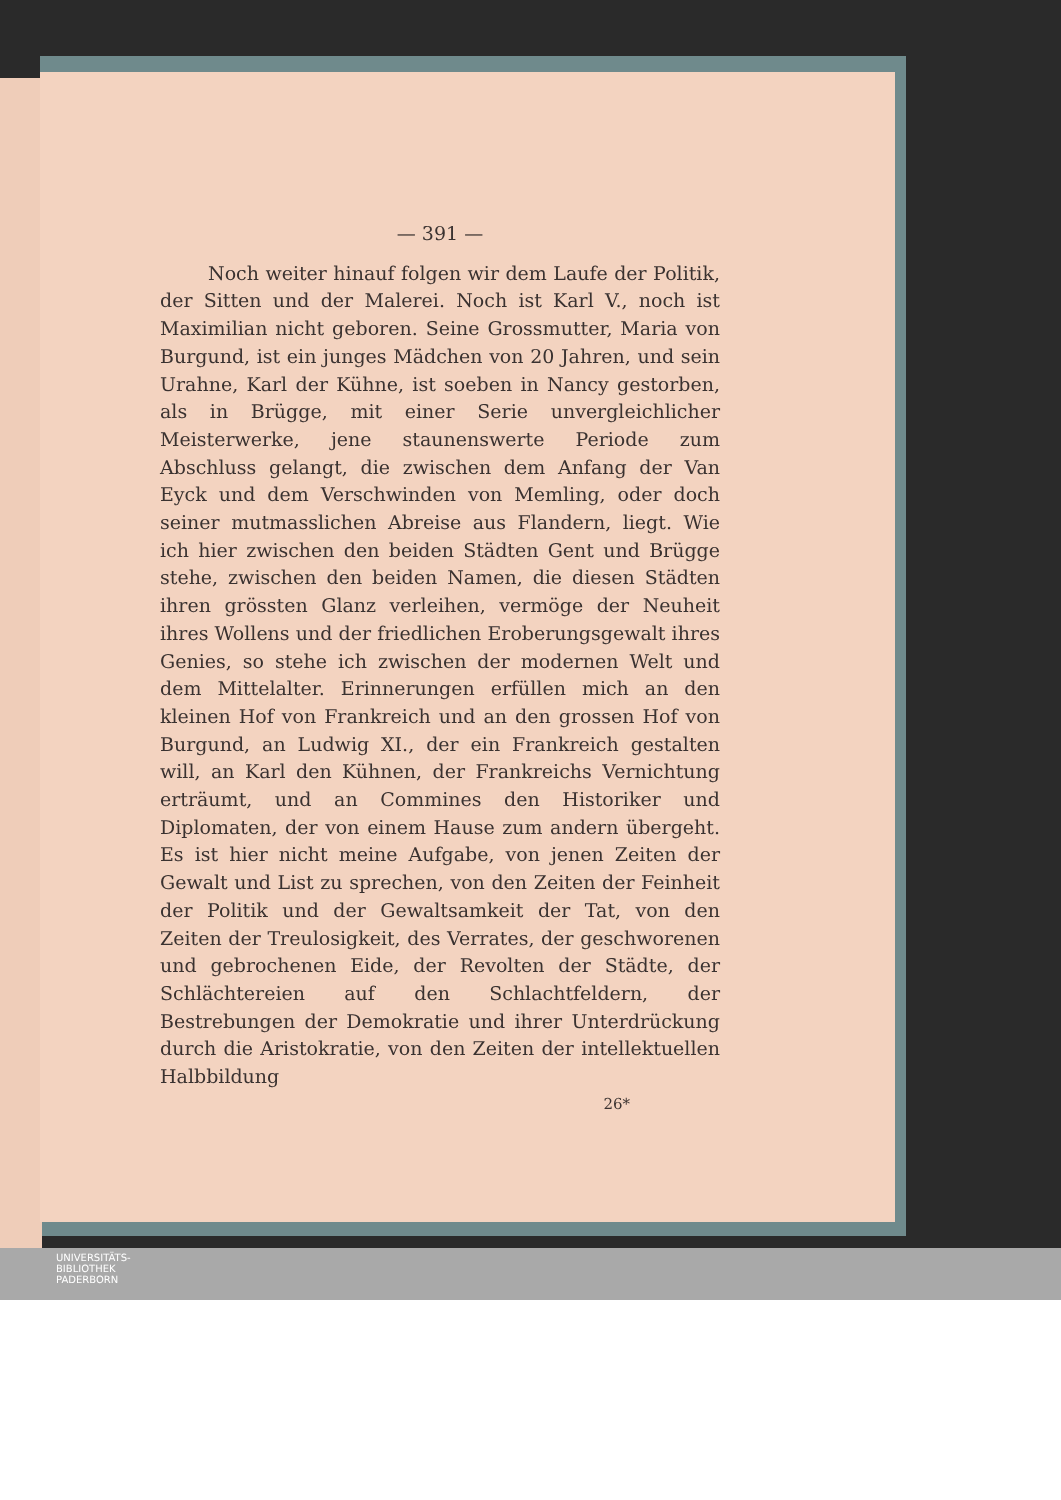— 391 —
Noch weiter hinauf folgen wir dem Laufe der Politik, der Sitten und der Malerei. Noch ist Karl V., noch ist Maximilian nicht geboren. Seine Grossmutter, Maria von Burgund, ist ein junges Mädchen von 20 Jahren, und sein Urahne, Karl der Kühne, ist soeben in Nancy gestorben, als in Brügge, mit einer Serie unvergleichlicher Meisterwerke, jene staunenswerte Periode zum Abschluss gelangt, die zwischen dem Anfang der Van Eyck und dem Verschwinden von Memling, oder doch seiner mutmasslichen Abreise aus Flandern, liegt. Wie ich hier zwischen den beiden Städten Gent und Brügge stehe, zwischen den beiden Namen, die diesen Städten ihren grössten Glanz verleihen, vermöge der Neuheit ihres Wollens und der friedlichen Eroberungsgewalt ihres Genies, so stehe ich zwischen der modernen Welt und dem Mittelalter. Erinnerungen erfüllen mich an den kleinen Hof von Frankreich und an den grossen Hof von Burgund, an Ludwig XI., der ein Frankreich gestalten will, an Karl den Kühnen, der Frankreichs Vernichtung erträumt, und an Commines den Historiker und Diplomaten, der von einem Hause zum andern übergeht. Es ist hier nicht meine Aufgabe, von jenen Zeiten der Gewalt und List zu sprechen, von den Zeiten der Feinheit der Politik und der Gewaltsamkeit der Tat, von den Zeiten der Treulosigkeit, des Verrates, der geschworenen und gebrochenen Eide, der Revolten der Städte, der Schlächtereien auf den Schlachtfeldern, der Bestrebungen der Demokratie und ihrer Unterdrückung durch die Aristokratie, von den Zeiten der intellektuellen Halbbildung
26*
UNIVERSITÄTS-
BIBLIOTHEK
PADERBORN